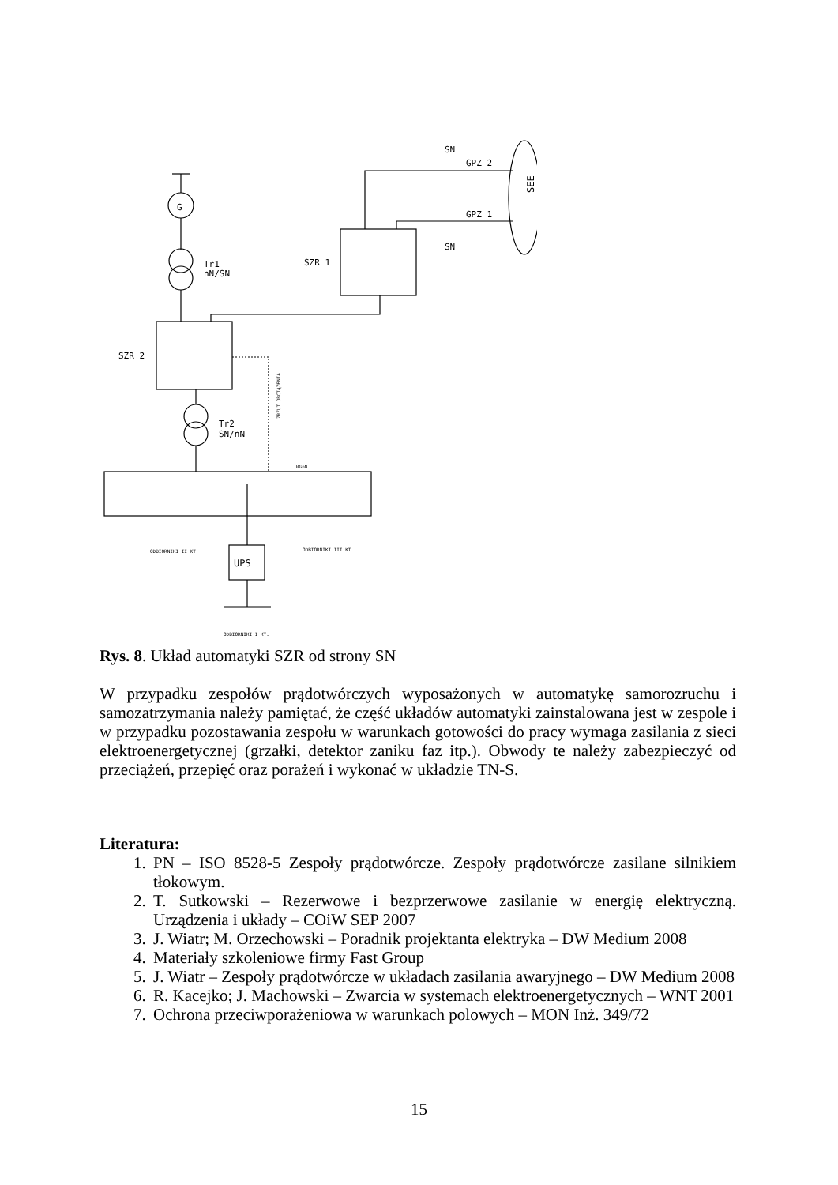G
Tr1
nN/SN
SZR 2
Tr2
SN/nN
RGnN
SZR 1
SN
GPZ 2
GPZ 1
SN
SEE
ZRZUT OBCIĄŻENIA
UPS
ODBIORNIKI II KT.
ODBIORNIKI III KT.
ODBIORNIKI I KT.
Rys. 8. Układ automatyki SZR od strony SN
W przypadku zespołów prądotwórczych wyposażonych w automatykę samorozruchu i samozatrzymania należy pamiętać, że część układów automatyki zainstalowana jest w zespole i w przypadku pozostawania zespołu w warunkach gotowości do pracy wymaga zasilania z sieci elektroenergetycznej (grzałki, detektor zaniku faz itp.). Obwody te należy zabezpieczyć od przeciążeń, przepięć oraz porażeń i wykonać w układzie TN-S.
Literatura:
1. PN – ISO 8528-5 Zespoły prądotwórcze. Zespoły prądotwórcze zasilane silnikiem tłokowym.
2. T. Sutkowski – Rezerwowe i bezprzerwowe zasilanie w energię elektryczną. Urządzenia i układy – COiW SEP 2007
3. J. Wiatr; M. Orzechowski – Poradnik projektanta elektryka – DW Medium 2008
4. Materiały szkoleniowe firmy Fast Group
5. J. Wiatr – Zespoły prądotwórcze w układach zasilania awaryjnego – DW Medium 2008
6. R. Kacejko; J. Machowski – Zwarcia w systemach elektroenergetycznych – WNT 2001
7. Ochrona przeciwporażeniowa w warunkach polowych – MON Inż. 349/72
15